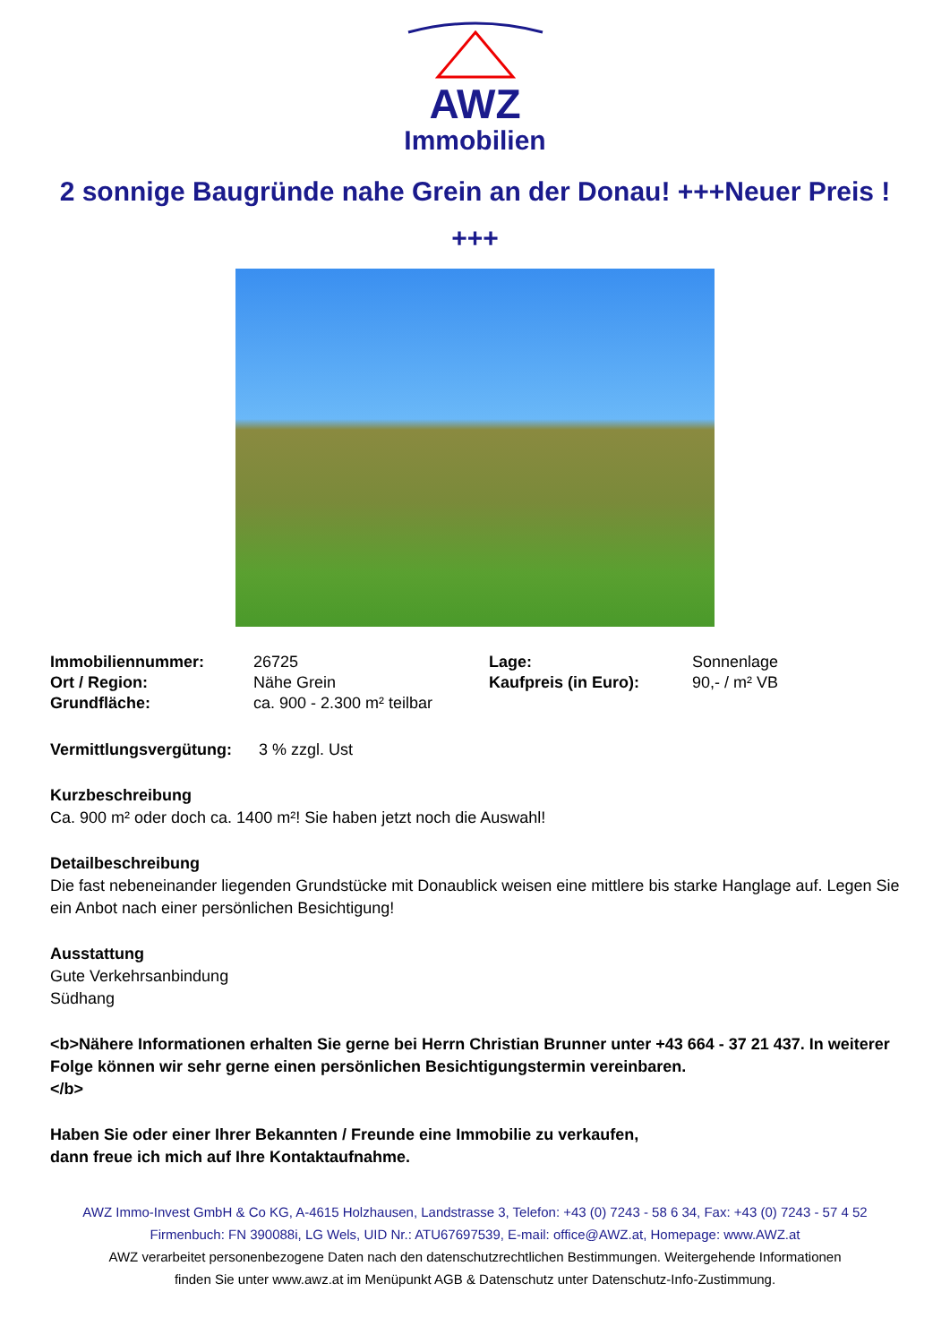AWZ
Immobilien
2 sonnige Baugründe nahe Grein an der Donau! +++Neuer Preis ! +++
| Immobiliennummer: | 26725 | Lage: | Sonnenlage |
| Ort / Region: | Nähe Grein | Kaufpreis (in Euro): | 90,- / m² VB |
| Grundfläche: | ca. 900 - 2.300 m² teilbar | | |
Vermittlungsvergütung: 3 % zzgl. Ust
Kurzbeschreibung
Ca. 900 m² oder doch ca. 1400 m²! Sie haben jetzt noch die Auswahl!
Detailbeschreibung
Die fast nebeneinander liegenden Grundstücke mit Donaublick weisen eine mittlere bis starke Hanglage auf. Legen Sie ein Anbot nach einer persönlichen Besichtigung!
Ausstattung
Gute Verkehrsanbindung
Südhang
<b>Nähere Informationen erhalten Sie gerne bei Herrn Christian Brunner unter +43 664 - 37 21 437. In weiterer Folge können wir sehr gerne einen persönlichen Besichtigungstermin vereinbaren.
</b>
Haben Sie oder einer Ihrer Bekannten / Freunde eine Immobilie zu verkaufen,
dann freue ich mich auf Ihre Kontaktaufnahme.
AWZ Immo-Invest GmbH & Co KG, A-4615 Holzhausen, Landstrasse 3, Telefon: +43 (0) 7243 - 58 6 34, Fax: +43 (0) 7243 - 57 4 52
Firmenbuch: FN 390088i, LG Wels, UID Nr.: ATU67697539, E-mail: office@AWZ.at, Homepage: www.AWZ.at
AWZ verarbeitet personenbezogene Daten nach den datenschutzrechtlichen Bestimmungen. Weitergehende Informationen
finden Sie unter www.awz.at im Menüpunkt AGB & Datenschutz unter Datenschutz-Info-Zustimmung.